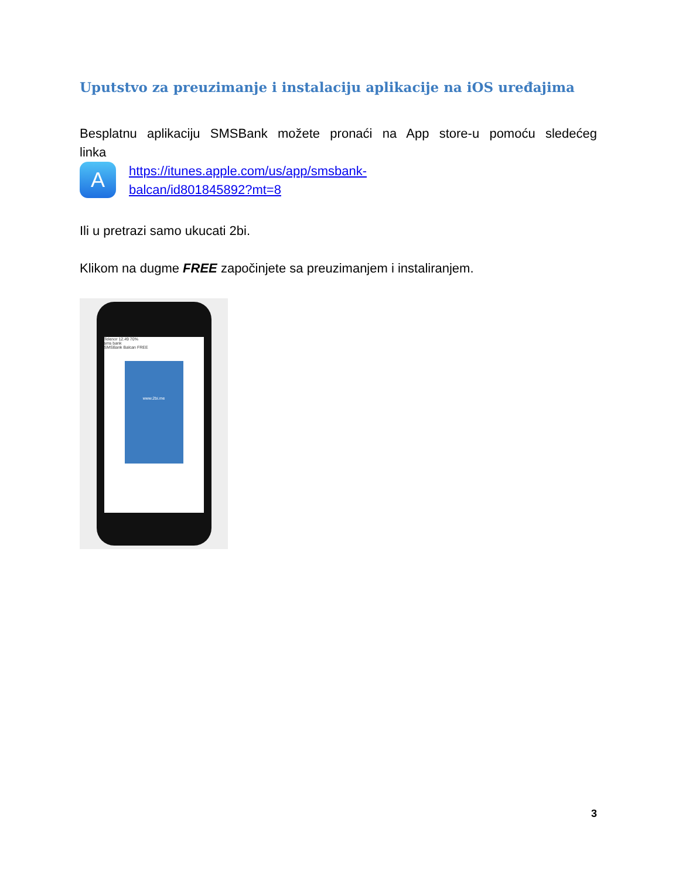Uputstvo za preuzimanje i instalaciju aplikacije na iOS uređajima
Besplatnu aplikaciju SMSBank možete pronaći na App store-u pomoću sledećeg
linka
A
https://itunes.apple.com/us/app/smsbank-
balcan/id801845892?mt=8
Ili u pretrazi samo ukucati 2bi.
Klikom na dugme FREE započinjete sa preuzimanjem i instaliranjem.
Telenor 12.49 70%
sms bank
SMSBank Balcan FREE
www.2bi.me
3